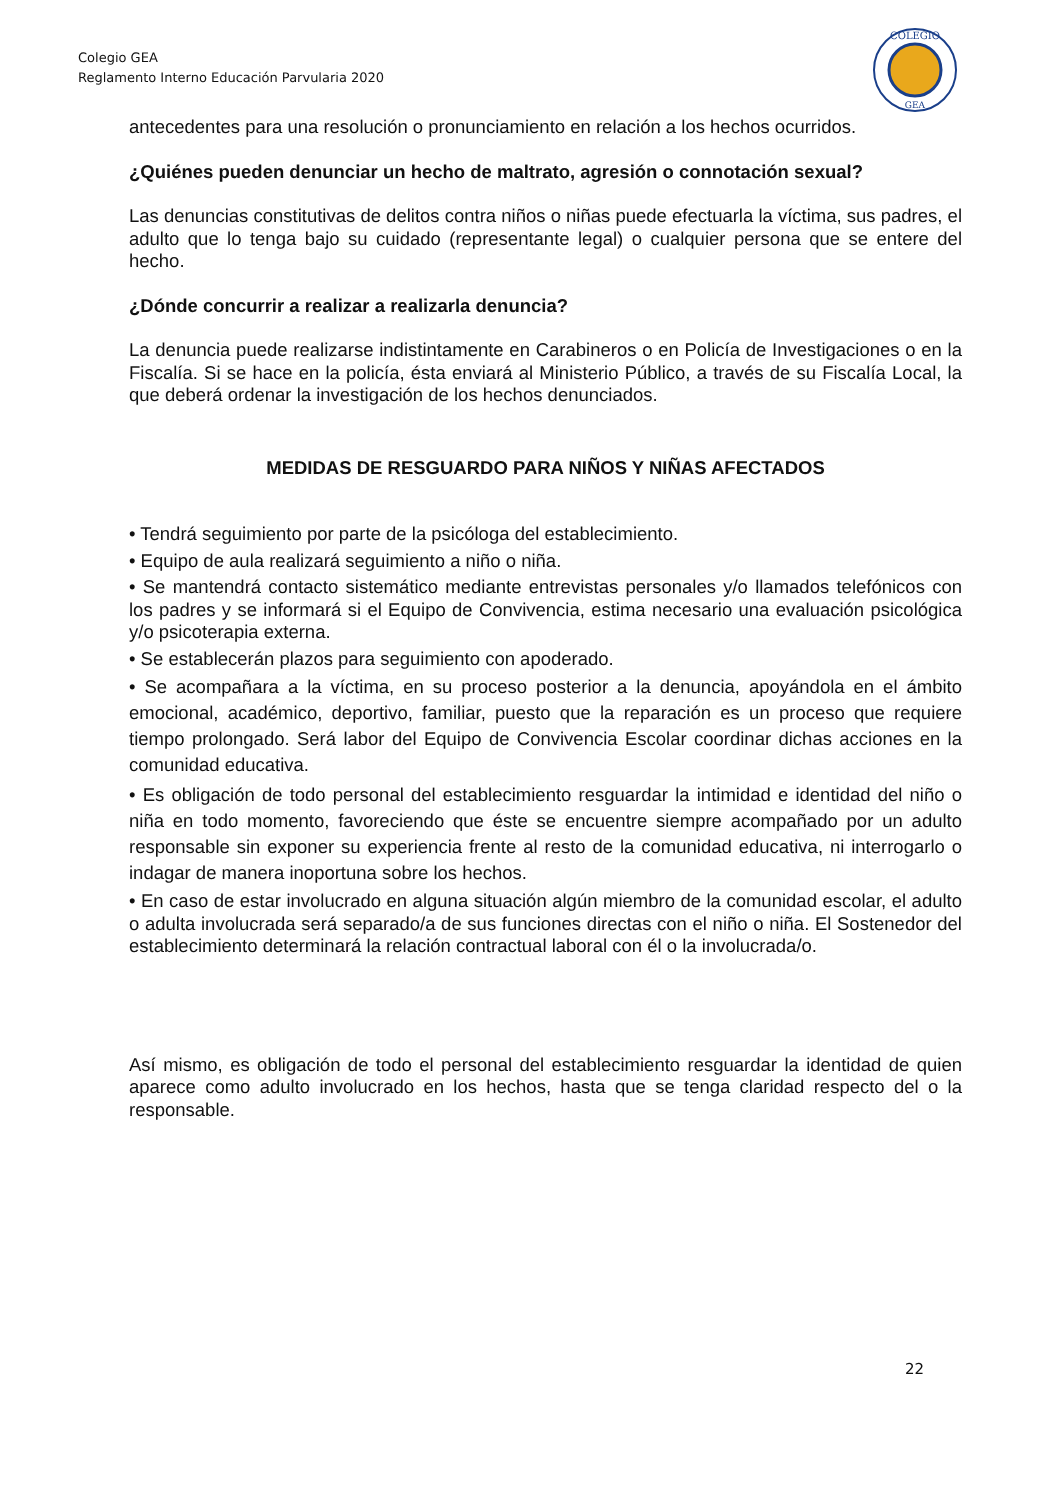Colegio GEA
Reglamento Interno Educación Parvularia 2020
COLEGIO
GEA
antecedentes para una resolución o pronunciamiento en relación a los hechos ocurridos.
¿Quiénes pueden denunciar un hecho de maltrato, agresión o connotación sexual?
Las denuncias constitutivas de delitos contra niños o niñas puede efectuarla la víctima, sus padres, el adulto que lo tenga bajo su cuidado (representante legal) o cualquier persona que se entere del hecho.
¿Dónde concurrir a realizar a realizarla denuncia?
La denuncia puede realizarse indistintamente en Carabineros o en Policía de Investigaciones o en la Fiscalía. Si se hace en la policía, ésta enviará al Ministerio Público, a través de su Fiscalía Local, la que deberá ordenar la investigación de los hechos denunciados.
MEDIDAS DE RESGUARDO PARA NIÑOS Y NIÑAS AFECTADOS
• Tendrá seguimiento por parte de la psicóloga del establecimiento.
• Equipo de aula realizará seguimiento a niño o niña.
• Se mantendrá contacto sistemático mediante entrevistas personales y/o llamados telefónicos con los padres y se informará si el Equipo de Convivencia, estima necesario una evaluación psicológica y/o psicoterapia externa.
• Se establecerán plazos para seguimiento con apoderado.
• Se acompañara a la víctima, en su proceso posterior a la denuncia, apoyándola en el ámbito emocional, académico, deportivo, familiar, puesto que la reparación es un proceso que requiere tiempo prolongado. Será labor del Equipo de Convivencia Escolar coordinar dichas acciones en la comunidad educativa.
• Es obligación de todo personal del establecimiento resguardar la intimidad e identidad del niño o niña en todo momento, favoreciendo que éste se encuentre siempre acompañado por un adulto responsable sin exponer su experiencia frente al resto de la comunidad educativa, ni interrogarlo o indagar de manera inoportuna sobre los hechos.
• En caso de estar involucrado en alguna situación algún miembro de la comunidad escolar, el adulto o adulta involucrada será separado/a de sus funciones directas con el niño o niña. El Sostenedor del establecimiento determinará la relación contractual laboral con él o la involucrada/o.
Así mismo, es obligación de todo el personal del establecimiento resguardar la identidad de quien aparece como adulto involucrado en los hechos, hasta que se tenga claridad respecto del o la responsable.
22